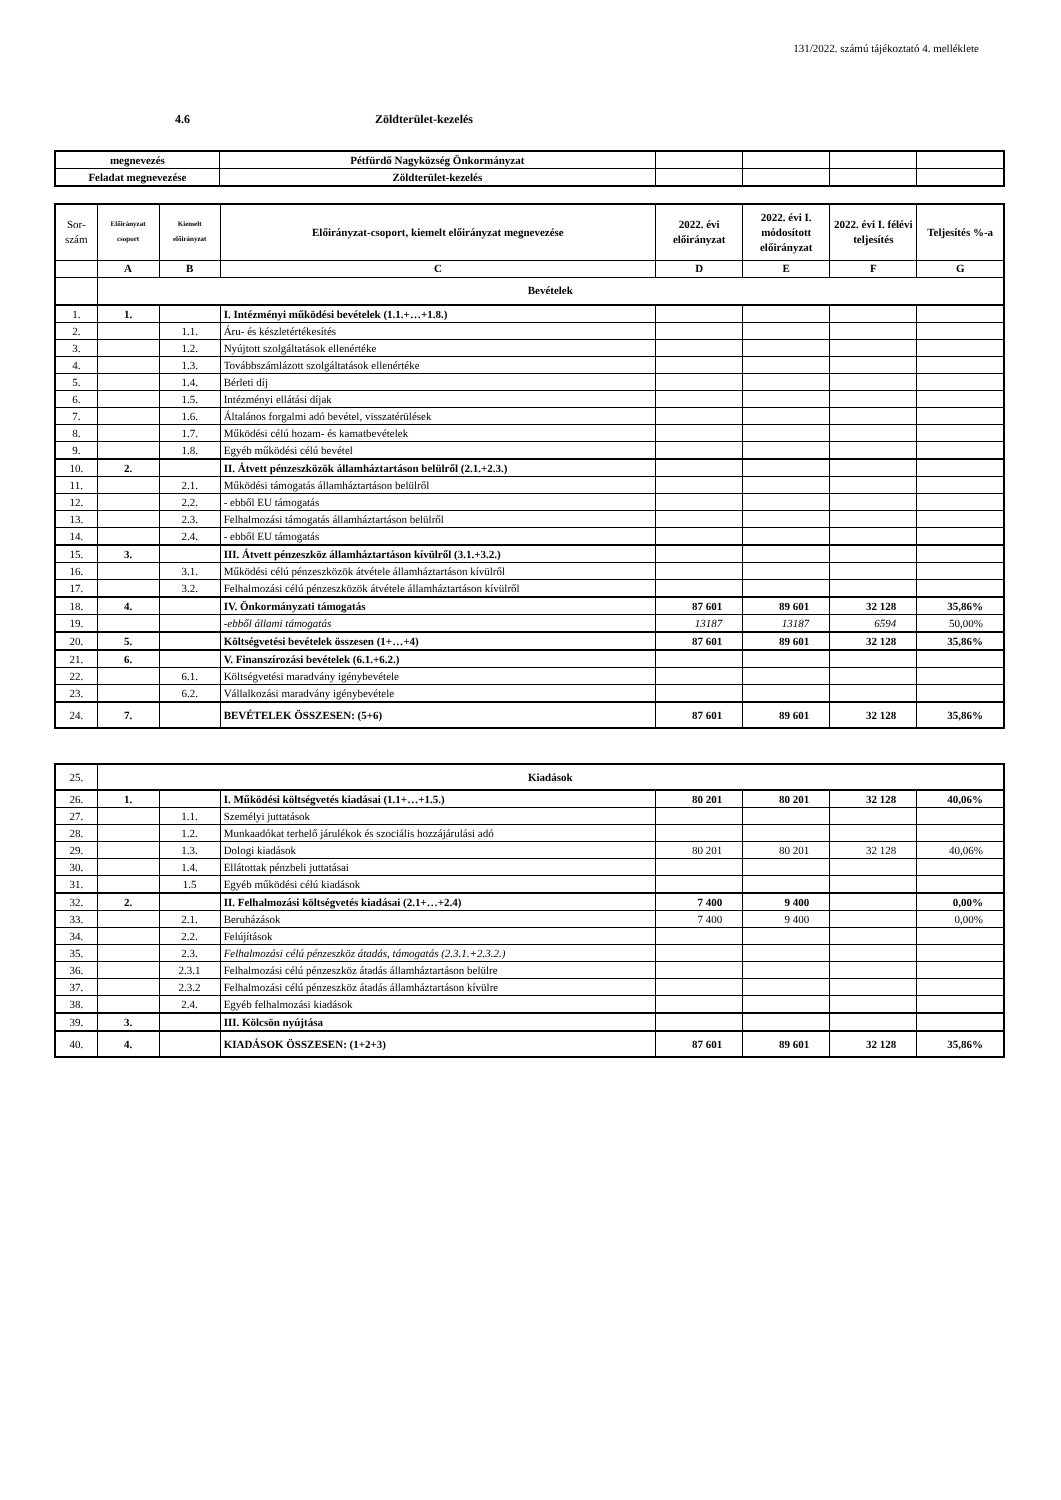131/2022. számú tájékoztató 4. melléklete
4.6 Zöldterület-kezelés
| megnevezés | Pétfürdő Nagyközség Önkormányzat | | | | |
| Feladat megnevezése | Zöldterület-kezelés | | | | |
| Sor- szám | Előirányzat csoport | Kiemelt előirányzat | Előirányzat-csoport, kiemelt előirányzat megnevezése | 2022. évi előirányzat | 2022. évi I. módosított előirányzat | 2022. évi I. félévi teljesítés | Teljesítés %-a |
| | A | B | C | D | E | F | G |
| | Bevételek | | | | | | |
| 1. | 1. | | I. Intézményi működési bevételek (1.1.+…+1.8.) | | | | |
| 2. | | 1.1. | Áru- és készletértékesítés | | | | |
| 3. | | 1.2. | Nyújtott szolgáltatások ellenértéke | | | | |
| 4. | | 1.3. | Továbbszámlázott szolgáltatások ellenértéke | | | | |
| 5. | | 1.4. | Bérleti díj | | | | |
| 6. | | 1.5. | Intézményi ellátási díjak | | | | |
| 7. | | 1.6. | Általános forgalmi adó bevétel, visszatérülések | | | | |
| 8. | | 1.7. | Működési célú hozam- és kamatbevételek | | | | |
| 9. | | 1.8. | Egyéb működési célú bevétel | | | | |
| 10. | 2. | | II. Átvett pénzeszközök államháztartáson belülről (2.1.+2.3.) | | | | |
| 11. | | 2.1. | Működési támogatás államháztartáson belülről | | | | |
| 12. | | 2.2. | - ebből EU támogatás | | | | |
| 13. | | 2.3. | Felhalmozási támogatás államháztartáson belülről | | | | |
| 14. | | 2.4. | - ebből EU támogatás | | | | |
| 15. | 3. | | III. Átvett pénzeszköz államháztartáson kívülről (3.1.+3.2.) | | | | |
| 16. | | 3.1. | Működési célú pénzeszközök átvétele államháztartáson kívülről | | | | |
| 17. | | 3.2. | Felhalmozási célú pénzeszközök átvétele államháztartáson kívülről | | | | |
| 18. | 4. | | IV. Önkormányzati támogatás | 87 601 | 89 601 | 32 128 | 35,86% |
| 19. | | | -ebből állami támogatás | 13187 | 13187 | 6594 | 50,00% |
| 20. | 5. | | Költségvetési bevételek összesen (1+…+4) | 87 601 | 89 601 | 32 128 | 35,86% |
| 21. | 6. | | V. Finanszírozási bevételek (6.1.+6.2.) | | | | |
| 22. | | 6.1. | Költségvetési maradvány igénybevétele | | | | |
| 23. | | 6.2. | Vállalkozási maradvány igénybevétele | | | | |
| 24. | 7. | | BEVÉTELEK ÖSSZESEN: (5+6) | 87 601 | 89 601 | 32 128 | 35,86% |
| 25. | Kiadások | | | | | | |
| 26. | 1. | | I. Működési költségvetés kiadásai (1.1+…+1.5.) | 80 201 | 80 201 | 32 128 | 40,06% |
| 27. | | 1.1. | Személyi juttatások | | | | |
| 28. | | 1.2. | Munkaadókat terhelő járulékok és szociális hozzájárulási adó | | | | |
| 29. | | 1.3. | Dologi kiadások | 80 201 | 80 201 | 32 128 | 40,06% |
| 30. | | 1.4. | Ellátottak pénzbeli juttatásai | | | | |
| 31. | | 1.5 | Egyéb működési célú kiadások | | | | |
| 32. | 2. | | II. Felhalmozási költségvetés kiadásai (2.1+…+2.4) | 7 400 | 9 400 | | 0,00% |
| 33. | | 2.1. | Beruházások | 7 400 | 9 400 | | 0,00% |
| 34. | | 2.2. | Felújítások | | | | |
| 35. | | 2.3. | Felhalmozási célú pénzeszköz átadás, támogatás (2.3.1.+2.3.2.) | | | | |
| 36. | | 2.3.1 | Felhalmozási célú pénzeszköz átadás államháztartáson belülre | | | | |
| 37. | | 2.3.2 | Felhalmozási célú pénzeszköz átadás államháztartáson kívülre | | | | |
| 38. | | 2.4. | Egyéb felhalmozási kiadások | | | | |
| 39. | 3. | | III. Kölcsön nyújtása | | | | |
| 40. | 4. | | KIADÁSOK ÖSSZESEN: (1+2+3) | 87 601 | 89 601 | 32 128 | 35,86% |